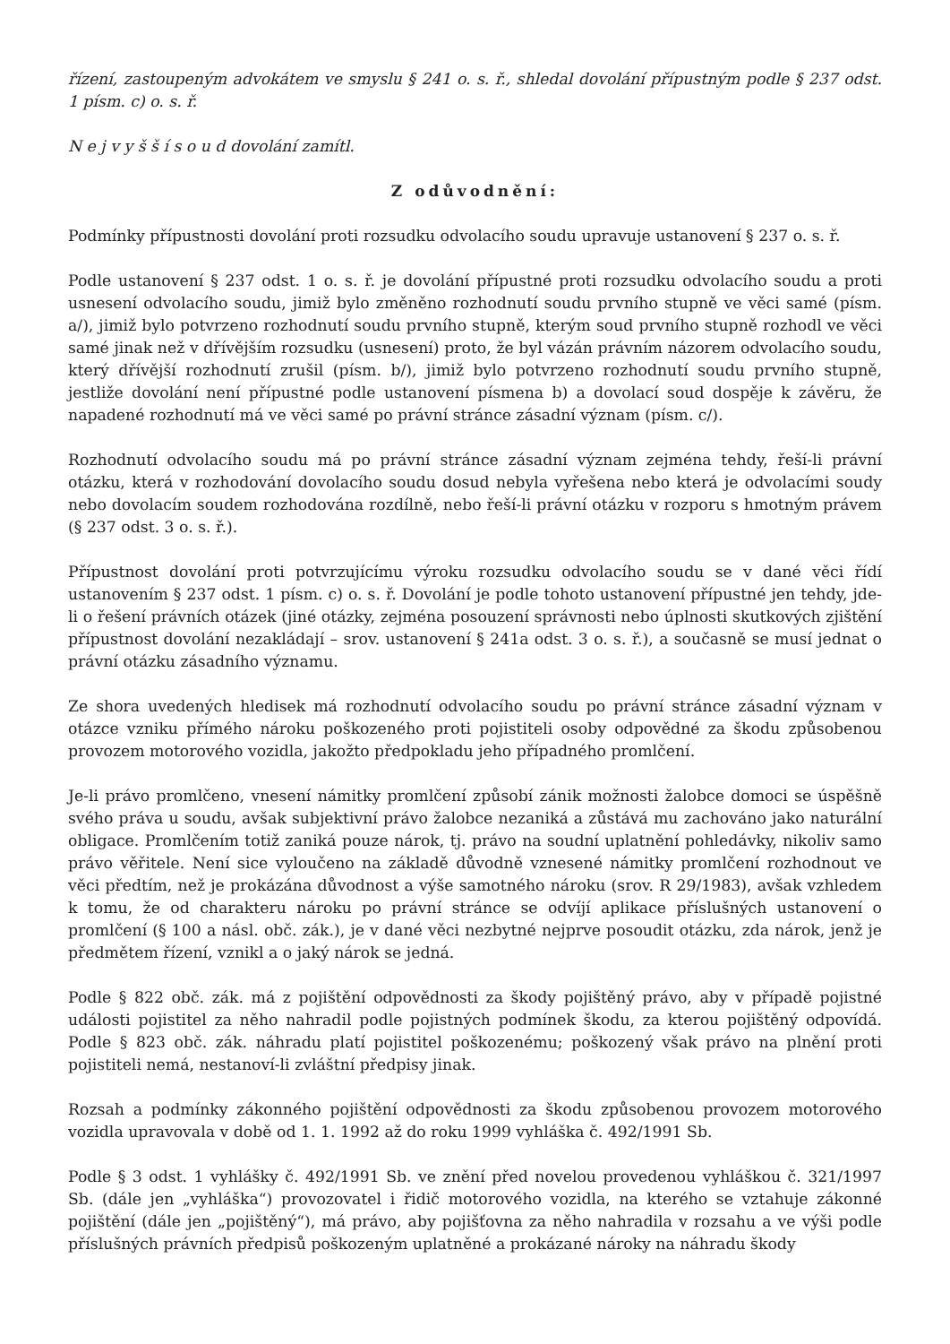řízení, zastoupeným advokátem ve smyslu § 241 o. s. ř., shledal dovolání přípustným podle § 237 odst. 1 písm. c) o. s. ř.
N e j v y š š í s o u d dovolání zamítl.
Z odůvodnění:
Podmínky přípustnosti dovolání proti rozsudku odvolacího soudu upravuje ustanovení § 237 o. s. ř.
Podle ustanovení § 237 odst. 1 o. s. ř. je dovolání přípustné proti rozsudku odvolacího soudu a proti usnesení odvolacího soudu, jimiž bylo změněno rozhodnutí soudu prvního stupně ve věci samé (písm. a/), jimiž bylo potvrzeno rozhodnutí soudu prvního stupně, kterým soud prvního stupně rozhodl ve věci samé jinak než v dřívějším rozsudku (usnesení) proto, že byl vázán právním názorem odvolacího soudu, který dřívější rozhodnutí zrušil (písm. b/), jimiž bylo potvrzeno rozhodnutí soudu prvního stupně, jestliže dovolání není přípustné podle ustanovení písmena b) a dovolací soud dospěje k závěru, že napadené rozhodnutí má ve věci samé po právní stránce zásadní význam (písm. c/).
Rozhodnutí odvolacího soudu má po právní stránce zásadní význam zejména tehdy, řeší-li právní otázku, která v rozhodování dovolacího soudu dosud nebyla vyřešena nebo která je odvolacími soudy nebo dovolacím soudem rozhodována rozdílně, nebo řeší-li právní otázku v rozporu s hmotným právem (§ 237 odst. 3 o. s. ř.).
Přípustnost dovolání proti potvrzujícímu výroku rozsudku odvolacího soudu se v dané věci řídí ustanovením § 237 odst. 1 písm. c) o. s. ř. Dovolání je podle tohoto ustanovení přípustné jen tehdy, jde-li o řešení právních otázek (jiné otázky, zejména posouzení správnosti nebo úplnosti skutkových zjištění přípustnost dovolání nezakládají – srov. ustanovení § 241a odst. 3 o. s. ř.), a současně se musí jednat o právní otázku zásadního významu.
Ze shora uvedených hledisek má rozhodnutí odvolacího soudu po právní stránce zásadní význam v otázce vzniku přímého nároku poškozeného proti pojistiteli osoby odpovědné za škodu způsobenou provozem motorového vozidla, jakožto předpokladu jeho případného promlčení.
Je-li právo promlčeno, vnesení námitky promlčení způsobí zánik možnosti žalobce domoci se úspěšně svého práva u soudu, avšak subjektivní právo žalobce nezaniká a zůstává mu zachováno jako naturální obligace. Promlčením totiž zaniká pouze nárok, tj. právo na soudní uplatnění pohledávky, nikoliv samo právo věřitele. Není sice vyloučeno na základě důvodně vznesené námitky promlčení rozhodnout ve věci předtím, než je prokázána důvodnost a výše samotného nároku (srov. R 29/1983), avšak vzhledem k tomu, že od charakteru nároku po právní stránce se odvíjí aplikace příslušných ustanovení o promlčení (§ 100 a násl. obč. zák.), je v dané věci nezbytné nejprve posoudit otázku, zda nárok, jenž je předmětem řízení, vznikl a o jaký nárok se jedná.
Podle § 822 obč. zák. má z pojištění odpovědnosti za škody pojištěný právo, aby v případě pojistné události pojistitel za něho nahradil podle pojistných podmínek škodu, za kterou pojištěný odpovídá. Podle § 823 obč. zák. náhradu platí pojistitel poškozenému; poškozený však právo na plnění proti pojistiteli nemá, nestanoví-li zvláštní předpisy jinak.
Rozsah a podmínky zákonného pojištění odpovědnosti za škodu způsobenou provozem motorového vozidla upravovala v době od 1. 1. 1992 až do roku 1999 vyhláška č. 492/1991 Sb.
Podle § 3 odst. 1 vyhlášky č. 492/1991 Sb. ve znění před novelou provedenou vyhláškou č. 321/1997 Sb. (dále jen „vyhláška“) provozovatel i řidič motorového vozidla, na kterého se vztahuje zákonné pojištění (dále jen „pojištěný“), má právo, aby pojišťovna za něho nahradila v rozsahu a ve výši podle příslušných právních předpisů poškozeným uplatněné a prokázané nároky na náhradu škody